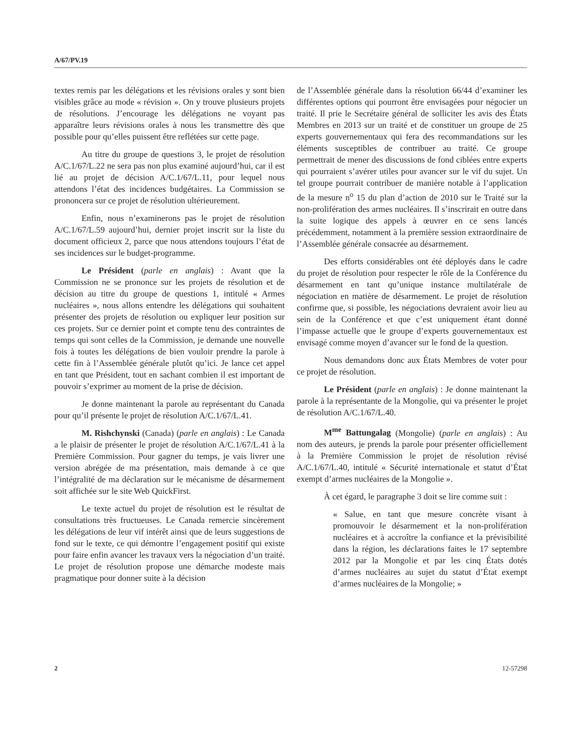A/67/PV.19
textes remis par les délégations et les révisions orales y sont bien visibles grâce au mode « révision ». On y trouve plusieurs projets de résolutions. J’encourage les délégations ne voyant pas apparaître leurs révisions orales à nous les transmettre dès que possible pour qu’elles puissent être reflétées sur cette page.
Au titre du groupe de questions 3, le projet de résolution A/C.1/67/L.22 ne sera pas non plus examiné aujourd’hui, car il est lié au projet de décision A/C.1/67/L.11, pour lequel nous attendons l’état des incidences budgétaires. La Commission se prononcera sur ce projet de résolution ultérieurement.
Enfin, nous n’examinerons pas le projet de résolution A/C.1/67/L.59 aujourd’hui, dernier projet inscrit sur la liste du document officieux 2, parce que nous attendons toujours l’état de ses incidences sur le budget-programme.
Le Président (parle en anglais) : Avant que la Commission ne se prononce sur les projets de résolution et de décision au titre du groupe de questions 1, intitulé « Armes nucléaires », nous allons entendre les délégations qui souhaitent présenter des projets de résolution ou expliquer leur position sur ces projets. Sur ce dernier point et compte tenu des contraintes de temps qui sont celles de la Commission, je demande une nouvelle fois à toutes les délégations de bien vouloir prendre la parole à cette fin à l’Assemblée générale plutôt qu’ici. Je lance cet appel en tant que Président, tout en sachant combien il est important de pouvoir s’exprimer au moment de la prise de décision.
Je donne maintenant la parole au représentant du Canada pour qu’il présente le projet de résolution A/C.1/67/L.41.
M. Rishchynski (Canada) (parle en anglais) : Le Canada a le plaisir de présenter le projet de résolution A/C.1/67/L.41 à la Première Commission. Pour gagner du temps, je vais livrer une version abrégée de ma présentation, mais demande à ce que l’intégralité de ma déclaration sur le mécanisme de désarmement soit affichée sur le site Web QuickFirst.
Le texte actuel du projet de résolution est le résultat de consultations très fructueuses. Le Canada remercie sincèrement les délégations de leur vif intérêt ainsi que de leurs suggestions de fond sur le texte, ce qui démontre l’engagement positif qui existe pour faire enfin avancer les travaux vers la négociation d’un traité. Le projet de résolution propose une démarche modeste mais pragmatique pour donner suite à la décision
de l’Assemblée générale dans la résolution 66/44 d’examiner les différentes options qui pourront être envisagées pour négocier un traité. Il prie le Secrétaire général de solliciter les avis des États Membres en 2013 sur un traité et de constituer un groupe de 25 experts gouvernementaux qui fera des recommandations sur les éléments susceptibles de contribuer au traité. Ce groupe permettrait de mener des discussions de fond ciblées entre experts qui pourraient s’avérer utiles pour avancer sur le vif du sujet. Un tel groupe pourrait contribuer de manière notable à l’application de la mesure n<sup>o</sup> 15 du plan d’action de 2010 sur le Traité sur la non-prolifération des armes nucléaires. Il s’inscrirait en outre dans la suite logique des appels à œuvrer en ce sens lancés précédemment, notamment à la première session extraordinaire de l’Assemblée générale consacrée au désarmement.
Des efforts considérables ont été déployés dans le cadre du projet de résolution pour respecter le rôle de la Conférence du désarmement en tant qu’unique instance multilatérale de négociation en matière de désarmement. Le projet de résolution confirme que, si possible, les négociations devraient avoir lieu au sein de la Conférence et que c’est uniquement étant donné l’impasse actuelle que le groupe d’experts gouvernementaux est envisagé comme moyen d’avancer sur le fond de la question.
Nous demandons donc aux États Membres de voter pour ce projet de résolution.
Le Président (parle en anglais) : Je donne maintenant la parole à la représentante de la Mongolie, qui va présenter le projet de résolution A/C.1/67/L.40.
M<sup>me</sup> Battungalag (Mongolie) (parle en anglais) : Au nom des auteurs, je prends la parole pour présenter officiellement à la Première Commission le projet de résolution révisé A/C.1/67/L.40, intitulé « Sécurité internationale et statut d’État exempt d’armes nucléaires de la Mongolie ».
À cet égard, le paragraphe 3 doit se lire comme suit :
« Salue, en tant que mesure concrète visant à promouvoir le désarmement et la non-prolifération nucléaires et à accroître la confiance et la prévisibilité dans la région, les déclarations faites le 17 septembre 2012 par la Mongolie et par les cinq États dotés d’armes nucléaires au sujet du statut d’État exempt d’armes nucléaires de la Mongolie; »
2 12-57298